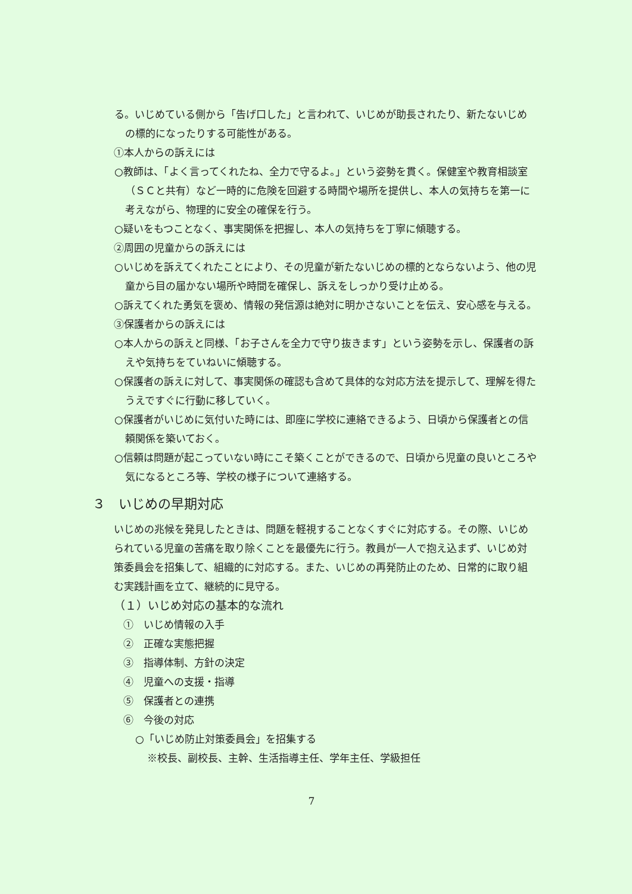る。いじめている側から「告げ口した」と言われて、いじめが助長されたり、新たないじめの標的になったりする可能性がある。
①本人からの訴えには
○教師は、「よく言ってくれたね、全力で守るよ。」という姿勢を貫く。保健室や教育相談室（ＳＣと共有）など一時的に危険を回避する時間や場所を提供し、本人の気持ちを第一に考えながら、物理的に安全の確保を行う。
○疑いをもつことなく、事実関係を把握し、本人の気持ちを丁寧に傾聴する。
②周囲の児童からの訴えには
○いじめを訴えてくれたことにより、その児童が新たないじめの標的とならないよう、他の児童から目の届かない場所や時間を確保し、訴えをしっかり受け止める。
○訴えてくれた勇気を褒め、情報の発信源は絶対に明かさないことを伝え、安心感を与える。
③保護者からの訴えには
○本人からの訴えと同様、「お子さんを全力で守り抜きます」という姿勢を示し、保護者の訴えや気持ちをていねいに傾聴する。
○保護者の訴えに対して、事実関係の確認も含めて具体的な対応方法を提示して、理解を得たうえですぐに行動に移していく。
○保護者がいじめに気付いた時には、即座に学校に連絡できるよう、日頃から保護者との信頼関係を築いておく。
○信頼は問題が起こっていない時にこそ築くことができるので、日頃から児童の良いところや気になるところ等、学校の様子について連絡する。
３　いじめの早期対応
いじめの兆候を発見したときは、問題を軽視することなくすぐに対応する。その際、いじめられている児童の苦痛を取り除くことを最優先に行う。教員が一人で抱え込まず、いじめ対策委員会を招集して、組織的に対応する。また、いじめの再発防止のため、日常的に取り組む実践計画を立て、継続的に見守る。
（１）いじめ対応の基本的な流れ
①　いじめ情報の入手
②　正確な実態把握
③　指導体制、方針の決定
④　児童への支援・指導
⑤　保護者との連携
⑥　今後の対応
○「いじめ防止対策委員会」を招集する
※校長、副校長、主幹、生活指導主任、学年主任、学級担任
7